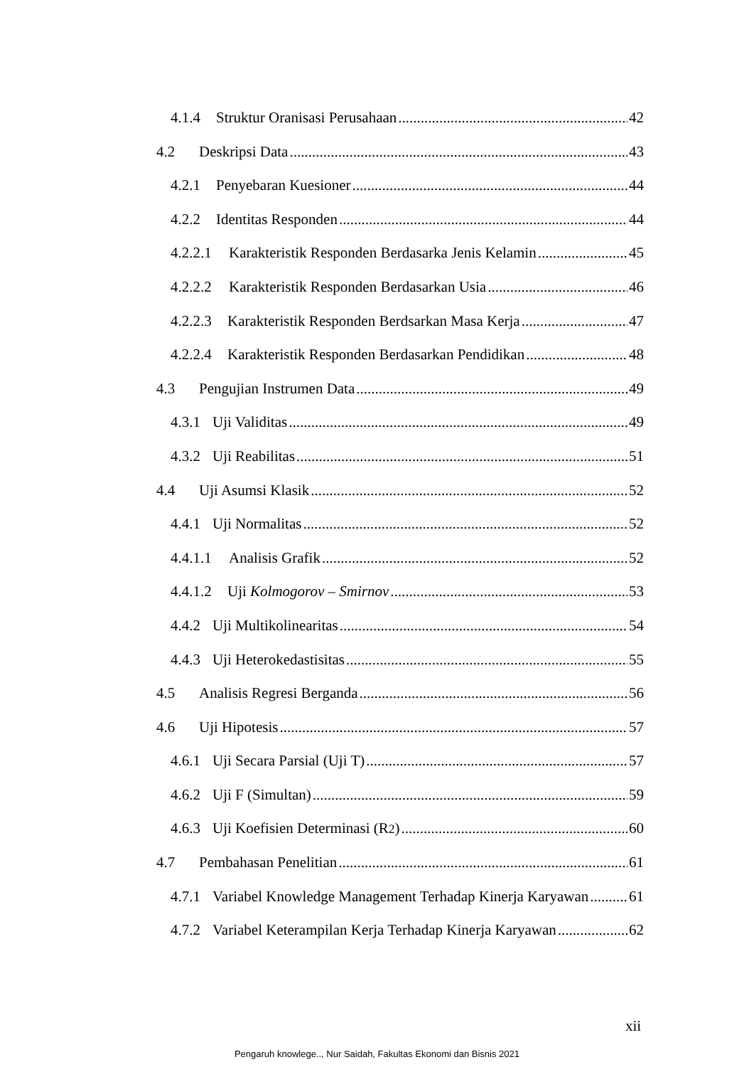4.1.4 Struktur Oranisasi Perusahaan 42
4.2 Deskripsi Data 43
4.2.1 Penyebaran Kuesioner 44
4.2.2 Identitas Responden 44
4.2.2.1 Karakteristik Responden Berdasarka Jenis Kelamin 45
4.2.2.2 Karakteristik Responden Berdasarkan Usia 46
4.2.2.3 Karakteristik Responden Berdsarkan Masa Kerja 47
4.2.2.4 Karakteristik Responden Berdasarkan Pendidikan 48
4.3 Pengujian Instrumen Data 49
4.3.1 Uji Validitas 49
4.3.2 Uji Reabilitas 51
4.4 Uji Asumsi Klasik 52
4.4.1 Uji Normalitas 52
4.4.1.1 Analisis Grafik 52
4.4.1.2 Uji Kolmogorov – Smirnov 53
4.4.2 Uji Multikolinearitas 54
4.4.3 Uji Heterokedastisitas 55
4.5 Analisis Regresi Berganda 56
4.6 Uji Hipotesis 57
4.6.1 Uji Secara Parsial (Uji T) 57
4.6.2 Uji F (Simultan) 59
4.6.3 Uji Koefisien Determinasi (R<sup>2</sup>) 60
4.7 Pembahasan Penelitian 61
4.7.1 Variabel Knowledge Management Terhadap Kinerja Karyawan 61
4.7.2 Variabel Keterampilan Kerja Terhadap Kinerja Karyawan 62
xii
Pengaruh knowlege.., Nur Saidah, Fakultas Ekonomi dan Bisnis 2021